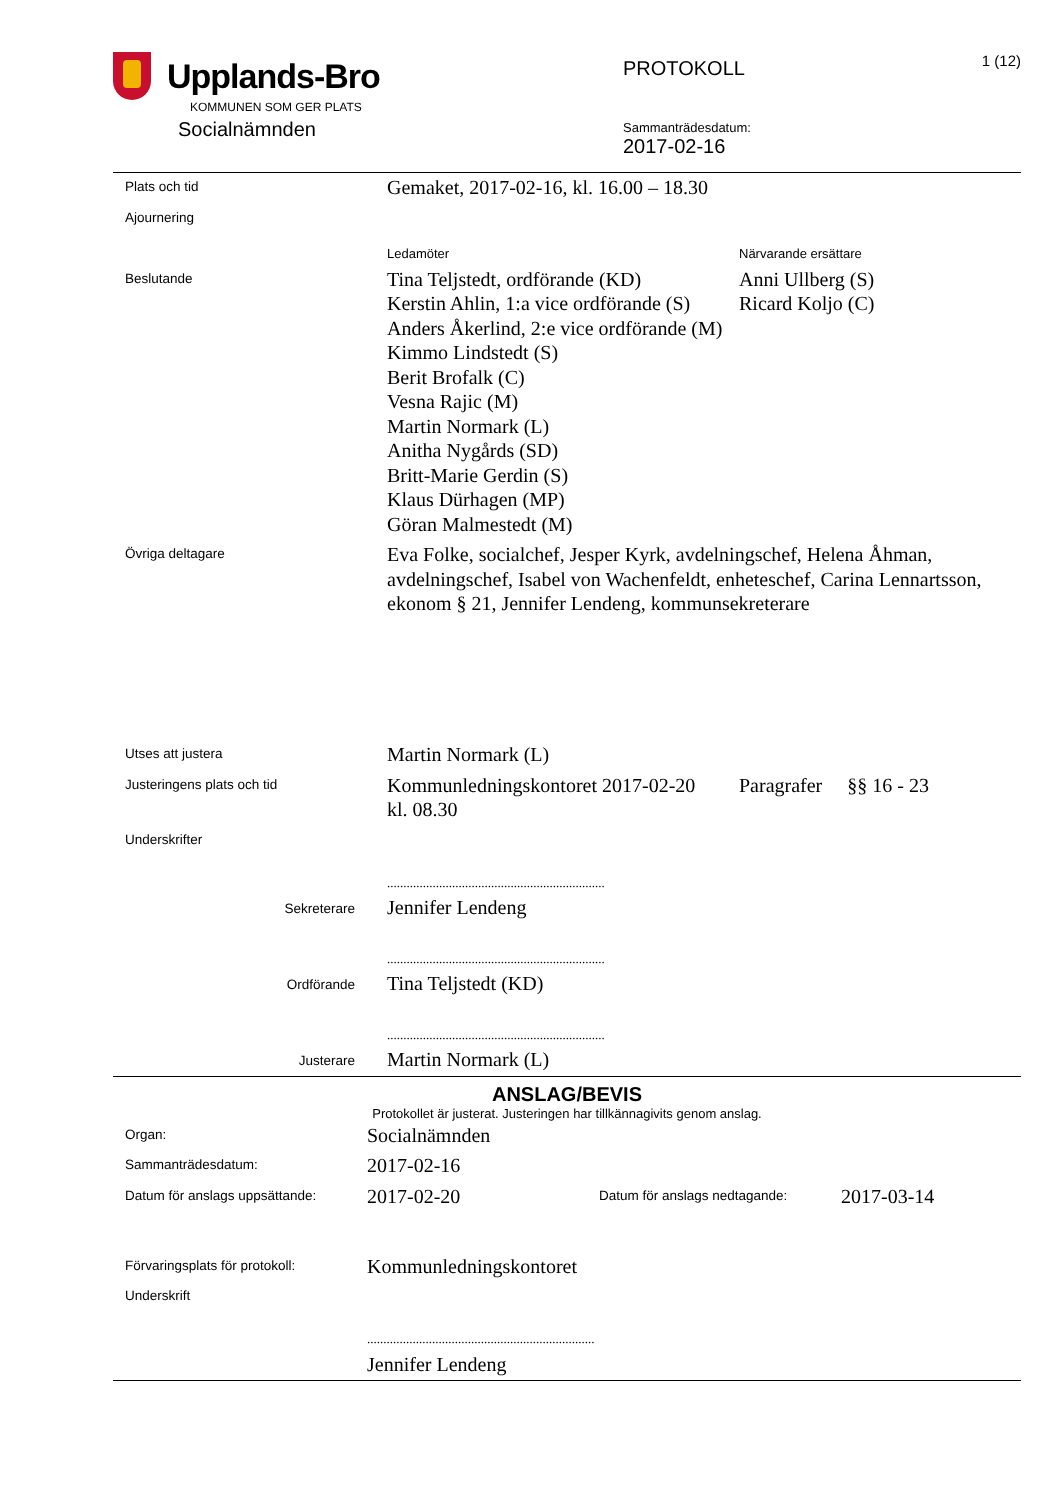Upplands-Bro
KOMMUNEN SOM GER PLATS
Socialnämnden
PROTOKOLL
Sammanträdesdatum:
2017-02-16
1 (12)
| Plats och tid | Gemaket, 2017-02-16, kl. 16.00 – 18.30 | |
| Ajournering | | |
| | Ledamöter | Närvarande ersättare |
| Beslutande | Tina Teljstedt, ordförande (KD) Kerstin Ahlin, 1:a vice ordförande (S) Anders Åkerlind, 2:e vice ordförande (M) Kimmo Lindstedt (S) Berit Brofalk (C) Vesna Rajic (M) Martin Normark (L) Anitha Nygårds (SD) Britt-Marie Gerdin (S) Klaus Dürhagen (MP) Göran Malmestedt (M) | Anni Ullberg (S) Ricard Koljo (C) |
| Övriga deltagare | Eva Folke, socialchef, Jesper Kyrk, avdelningschef, Helena Åhman, avdelningschef, Isabel von Wachenfeldt, enheteschef, Carina Lennartsson, ekonom § 21, Jennifer Lendeng, kommunsekreterare | |
| Utses att justera | Martin Normark (L) | |
| Justeringens plats och tid | Kommunledningskontoret 2017-02-20 kl. 08.30 | Paragrafer §§ 16 - 23 |
| Underskrifter | | |
| Sekreterare | ................................................................... Jennifer Lendeng | |
| Ordförande | ................................................................... Tina Teljstedt (KD) | |
| Justerare | ................................................................... Martin Normark (L) | |
ANSLAG/BEVIS
Protokollet är justerat. Justeringen har tillkännagivits genom anslag.
| Organ: | Socialnämnden | | |
| Sammanträdesdatum: | 2017-02-16 | | |
| Datum för anslags uppsättande: | 2017-02-20 | Datum för anslags nedtagande: | 2017-03-14 |
| Förvaringsplats för protokoll: | Kommunledningskontoret | | |
| Underskrift | | | |
| | ...................................................................... Jennifer Lendeng | | |